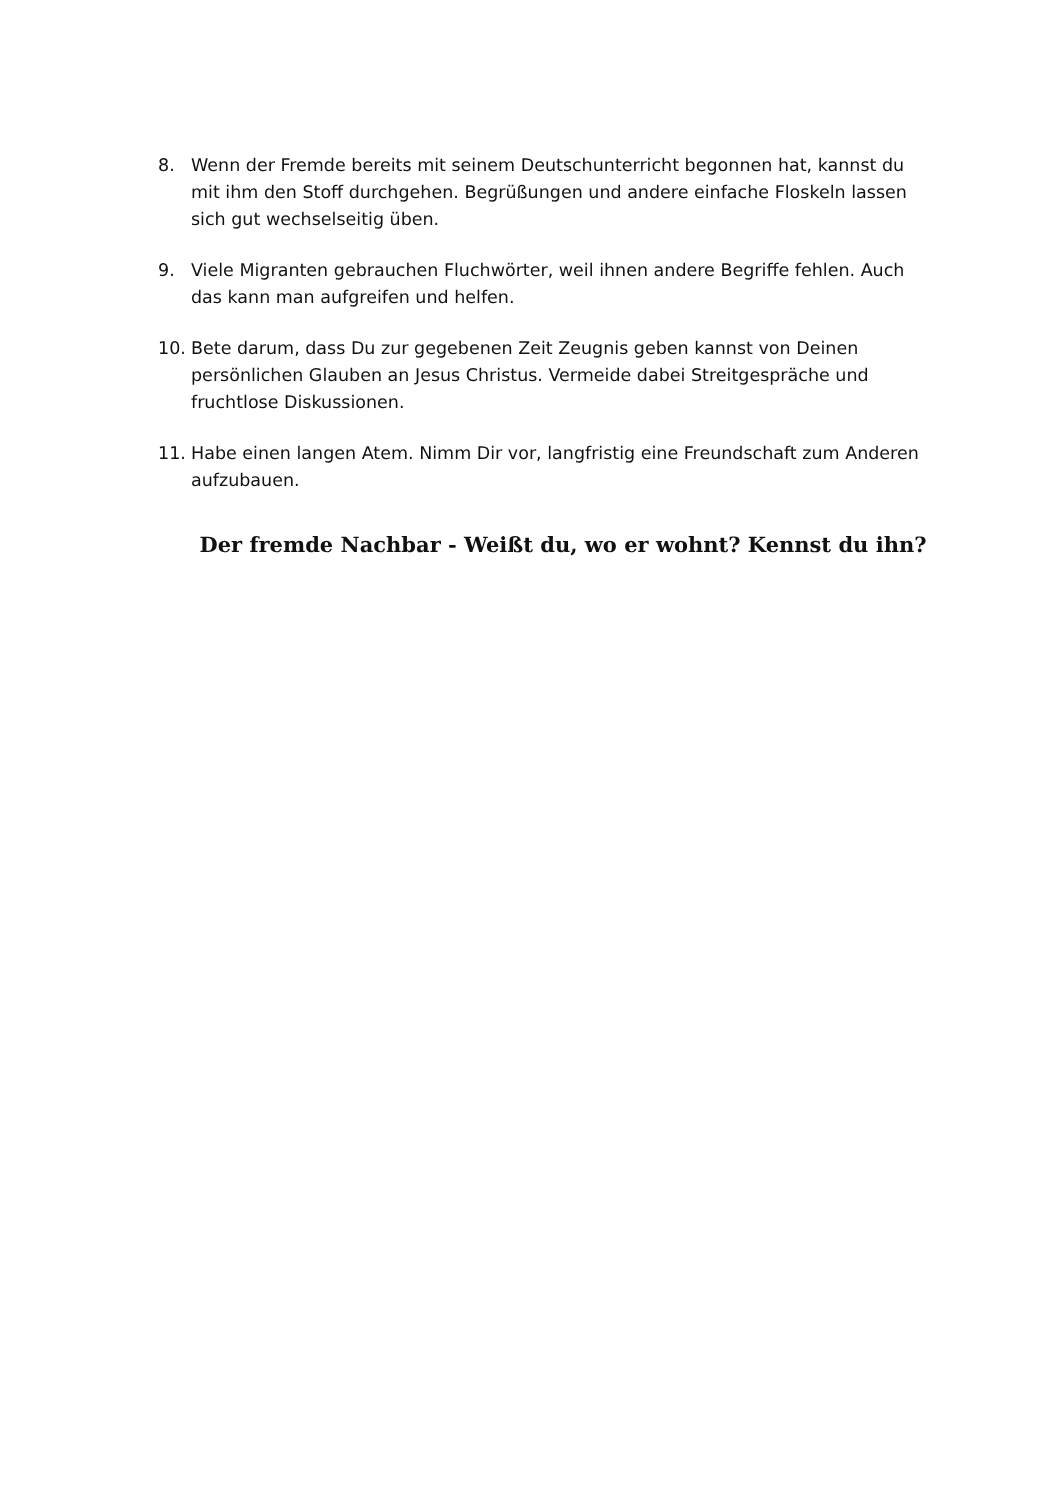8. Wenn der Fremde bereits mit seinem Deutschunterricht begonnen hat, kannst du mit ihm den Stoff durchgehen. Begrüßungen und andere einfache Floskeln lassen sich gut wechselseitig üben.
9. Viele Migranten gebrauchen Fluchwörter, weil ihnen andere Begriffe fehlen. Auch das kann man aufgreifen und helfen.
10. Bete darum, dass Du zur gegebenen Zeit Zeugnis geben kannst von Deinen persönlichen Glauben an Jesus Christus. Vermeide dabei Streitgespräche und fruchtlose Diskussionen.
11. Habe einen langen Atem. Nimm Dir vor, langfristig eine Freundschaft zum Anderen aufzubauen.
Der fremde Nachbar - Weißt du, wo er wohnt? Kennst du ihn?